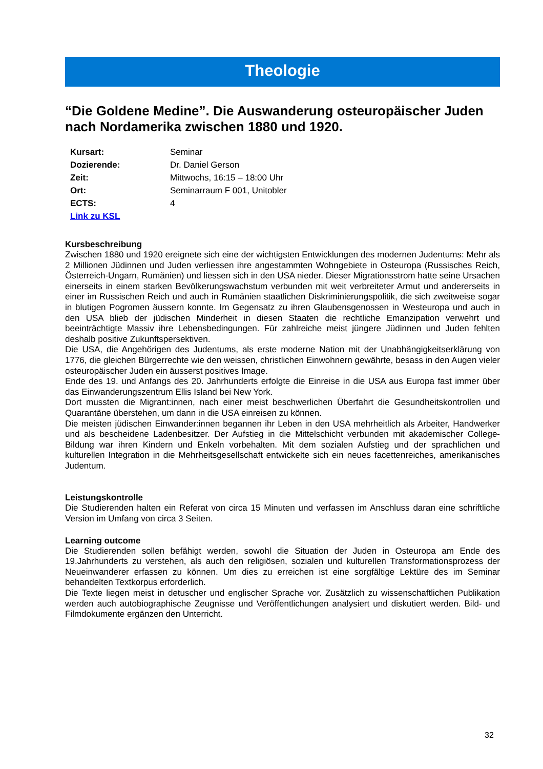Theologie
“Die Goldene Medine”. Die Auswanderung osteuropäischer Juden nach Nordamerika zwischen 1880 und 1920.
| Kursart: | Seminar |
| Dozierende: | Dr. Daniel Gerson |
| Zeit: | Mittwochs, 16:15 – 18:00 Uhr |
| Ort: | Seminarraum F 001, Unitobler |
| ECTS: | 4 |
| Link zu KSL | |
Kursbeschreibung
Zwischen 1880 und 1920 ereignete sich eine der wichtigsten Entwicklungen des modernen Judentums: Mehr als 2 Millionen Jüdinnen und Juden verliessen ihre angestammten Wohngebiete in Osteuropa (Russisches Reich, Österreich-Ungarn, Rumänien) und liessen sich in den USA nieder. Dieser Migrationsstrom hatte seine Ursachen einerseits in einem starken Bevölkerungswachstum verbunden mit weit verbreiteter Armut und andererseits in einer im Russischen Reich und auch in Rumänien staatlichen Diskriminierungspolitik, die sich zweitweise sogar in blutigen Pogromen äussern konnte. Im Gegensatz zu ihren Glaubensgenossen in Westeuropa und auch in den USA blieb der jüdischen Minderheit in diesen Staaten die rechtliche Emanzipation verwehrt und beeinträchtigte Massiv ihre Lebensbedingungen. Für zahlreiche meist jüngere Jüdinnen und Juden fehlten deshalb positive Zukunftspersektiven.
Die USA, die Angehörigen des Judentums, als erste moderne Nation mit der Unabhängigkeitserklärung von 1776, die gleichen Bürgerrechte wie den weissen, christlichen Einwohnern gewährte, besass in den Augen vieler osteuropäischer Juden ein äusserst positives Image.
Ende des 19. und Anfangs des 20. Jahrhunderts erfolgte die Einreise in die USA aus Europa fast immer über das Einwanderungszentrum Ellis Island bei New York.
Dort mussten die Migrant:innen, nach einer meist beschwerlichen Überfahrt die Gesundheitskontrollen und Quarantäne überstehen, um dann in die USA einreisen zu können.
Die meisten jüdischen Einwander:innen begannen ihr Leben in den USA mehrheitlich als Arbeiter, Handwerker und als bescheidene Ladenbesitzer. Der Aufstieg in die Mittelschicht verbunden mit akademischer College-Bildung war ihren Kindern und Enkeln vorbehalten. Mit dem sozialen Aufstieg und der sprachlichen und kulturellen Integration in die Mehrheitsgesellschaft entwickelte sich ein neues facettenreiches, amerikanisches Judentum.
Leistungskontrolle
Die Studierenden halten ein Referat von circa 15 Minuten und verfassen im Anschluss daran eine schriftliche Version im Umfang von circa 3 Seiten.
Learning outcome
Die Studierenden sollen befähigt werden, sowohl die Situation der Juden in Osteuropa am Ende des 19.Jahrhunderts zu verstehen, als auch den religiösen, sozialen und kulturellen Transformationsprozess der Neueinwanderer erfassen zu können. Um dies zu erreichen ist eine sorgfältige Lektüre des im Seminar behandelten Textkorpus erforderlich.
Die Texte liegen meist in detuscher und englischer Sprache vor. Zusätzlich zu wissenschaftlichen Publikation werden auch autobiographische Zeugnisse und Veröffentlichungen analysiert und diskutiert werden. Bild- und Filmdokumente ergänzen den Unterricht.
32